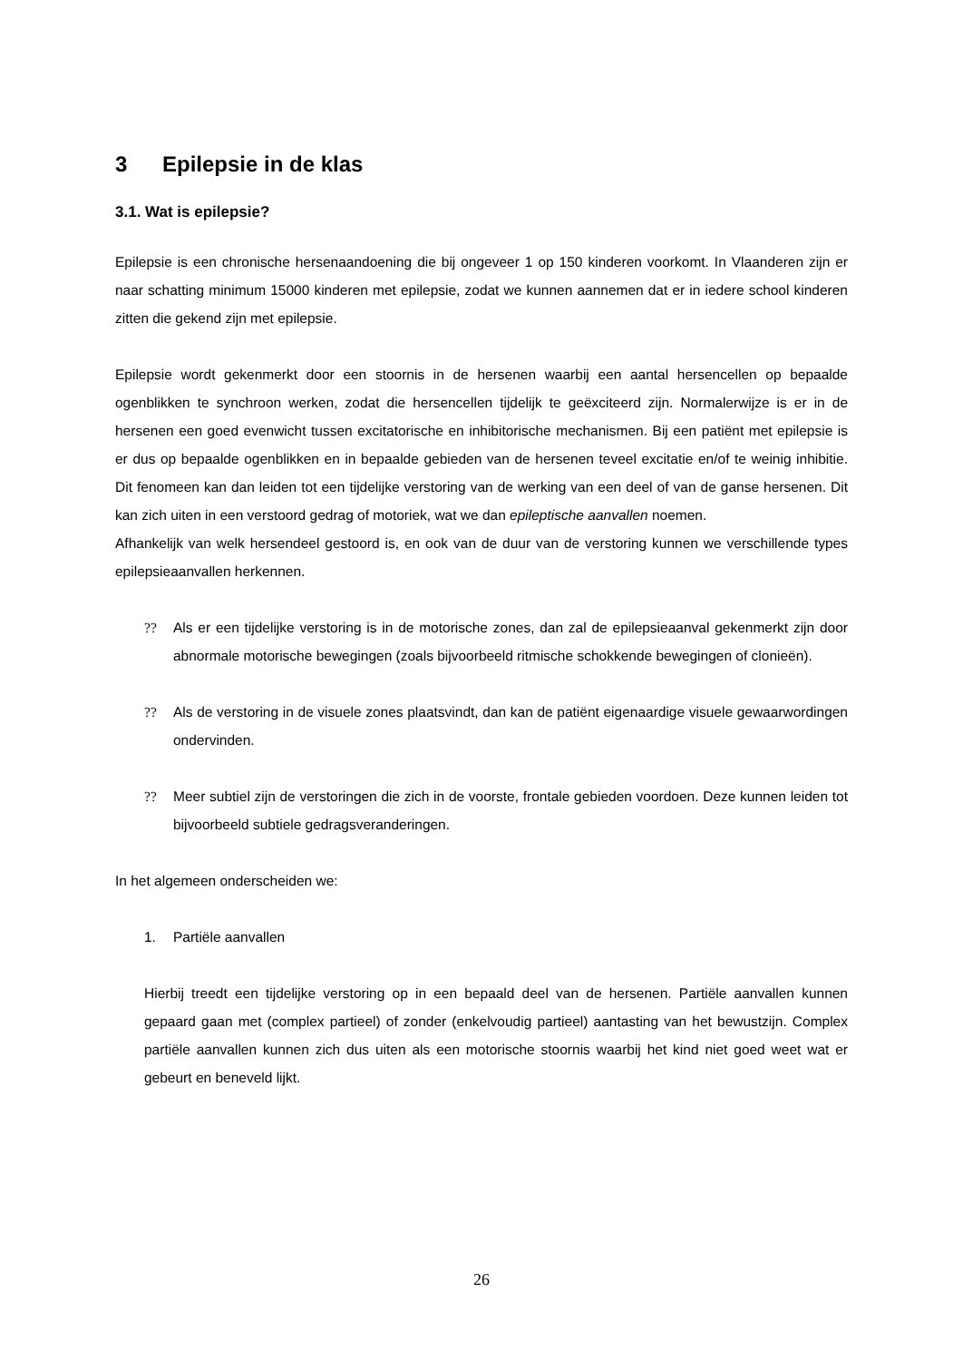3 Epilepsie in de klas
3.1. Wat is epilepsie?
Epilepsie is een chronische hersenaandoening die bij ongeveer 1 op 150 kinderen voorkomt. In Vlaanderen zijn er naar schatting minimum 15000 kinderen met epilepsie, zodat we kunnen aannemen dat er in iedere school kinderen zitten die gekend zijn met epilepsie.
Epilepsie wordt gekenmerkt door een stoornis in de hersenen waarbij een aantal hersencellen op bepaalde ogenblikken te synchroon werken, zodat die hersencellen tijdelijk te geëxciteerd zijn. Normalerwijze is er in de hersenen een goed evenwicht tussen excitatorische en inhibitorische mechanismen. Bij een patiënt met epilepsie is er dus op bepaalde ogenblikken en in bepaalde gebieden van de hersenen teveel excitatie en/of te weinig inhibitie. Dit fenomeen kan dan leiden tot een tijdelijke verstoring van de werking van een deel of van de ganse hersenen. Dit kan zich uiten in een verstoord gedrag of motoriek, wat we dan epileptische aanvallen noemen.
Afhankelijk van welk hersendeel gestoord is, en ook van de duur van de verstoring kunnen we verschillende types epilepsieaanvallen herkennen.
?? Als er een tijdelijke verstoring is in de motorische zones, dan zal de epilepsieaanval gekenmerkt zijn door abnormale motorische bewegingen (zoals bijvoorbeeld ritmische schokkende bewegingen of clonieën).
?? Als de verstoring in de visuele zones plaatsvindt, dan kan de patiënt eigenaardige visuele gewaarwordingen ondervinden.
?? Meer subtiel zijn de verstoringen die zich in de voorste, frontale gebieden voordoen. Deze kunnen leiden tot bijvoorbeeld subtiele gedragsveranderingen.
In het algemeen onderscheiden we:
1. Partiële aanvallen
Hierbij treedt een tijdelijke verstoring op in een bepaald deel van de hersenen. Partiële aanvallen kunnen gepaard gaan met (complex partieel) of zonder (enkelvoudig partieel) aantasting van het bewustzijn. Complex partiële aanvallen kunnen zich dus uiten als een motorische stoornis waarbij het kind niet goed weet wat er gebeurt en beneveld lijkt.
26